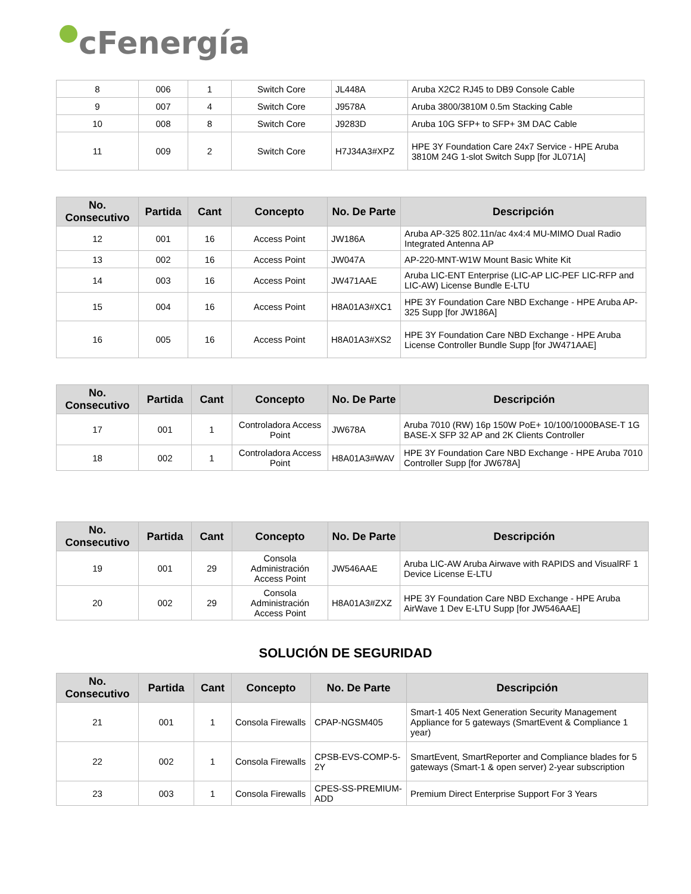cFenergía
| 8 | 006 | 1 | Switch Core | JL448A | Aruba X2C2 RJ45 to DB9 Console Cable |
| 9 | 007 | 4 | Switch Core | J9578A | Aruba 3800/3810M 0.5m Stacking Cable |
| 10 | 008 | 8 | Switch Core | J9283D | Aruba 10G SFP+ to SFP+ 3M DAC Cable |
| 11 | 009 | 2 | Switch Core | H7J34A3#XPZ | HPE 3Y Foundation Care 24x7 Service - HPE Aruba 3810M 24G 1-slot Switch Supp [for JL071A] |
| No. Consecutivo | Partida | Cant | Concepto | No. De Parte | Descripción |
| --- | --- | --- | --- | --- | --- |
| 12 | 001 | 16 | Access Point | JW186A | Aruba AP-325 802.11n/ac 4x4:4 MU-MIMO Dual Radio Integrated Antenna AP |
| 13 | 002 | 16 | Access Point | JW047A | AP-220-MNT-W1W Mount Basic White Kit |
| 14 | 003 | 16 | Access Point | JW471AAE | Aruba LIC-ENT Enterprise (LIC-AP LIC-PEF LIC-RFP and LIC-AW) License Bundle E-LTU |
| 15 | 004 | 16 | Access Point | H8A01A3#XC1 | HPE 3Y Foundation Care NBD Exchange - HPE Aruba AP-325 Supp [for JW186A] |
| 16 | 005 | 16 | Access Point | H8A01A3#XS2 | HPE 3Y Foundation Care NBD Exchange - HPE Aruba License Controller Bundle Supp [for JW471AAE] |
| No. Consecutivo | Partida | Cant | Concepto | No. De Parte | Descripción |
| --- | --- | --- | --- | --- | --- |
| 17 | 001 | 1 | Controladora Access Point | JW678A | Aruba 7010 (RW) 16p 150W PoE+ 10/100/1000BASE-T 1G BASE-X SFP 32 AP and 2K Clients Controller |
| 18 | 002 | 1 | Controladora Access Point | H8A01A3#WAV | HPE 3Y Foundation Care NBD Exchange - HPE Aruba 7010 Controller Supp [for JW678A] |
| No. Consecutivo | Partida | Cant | Concepto | No. De Parte | Descripción |
| --- | --- | --- | --- | --- | --- |
| 19 | 001 | 29 | Consola Administración Access Point | JW546AAE | Aruba LIC-AW Aruba Airwave with RAPIDS and VisualRF 1 Device License E-LTU |
| 20 | 002 | 29 | Consola Administración Access Point | H8A01A3#ZXZ | HPE 3Y Foundation Care NBD Exchange - HPE Aruba AirWave 1 Dev E-LTU Supp [for JW546AAE] |
SOLUCIÓN DE SEGURIDAD
| No. Consecutivo | Partida | Cant | Concepto | No. De Parte | Descripción |
| --- | --- | --- | --- | --- | --- |
| 21 | 001 | 1 | Consola Firewalls | CPAP-NGSM405 | Smart-1 405 Next Generation Security Management Appliance for 5 gateways (SmartEvent & Compliance 1 year) |
| 22 | 002 | 1 | Consola Firewalls | CPSB-EVS-COMP-5-2Y | SmartEvent, SmartReporter and Compliance blades for 5 gateways (Smart-1 & open server) 2-year subscription |
| 23 | 003 | 1 | Consola Firewalls | CPES-SS-PREMIUM-ADD | Premium Direct Enterprise Support For 3 Years |